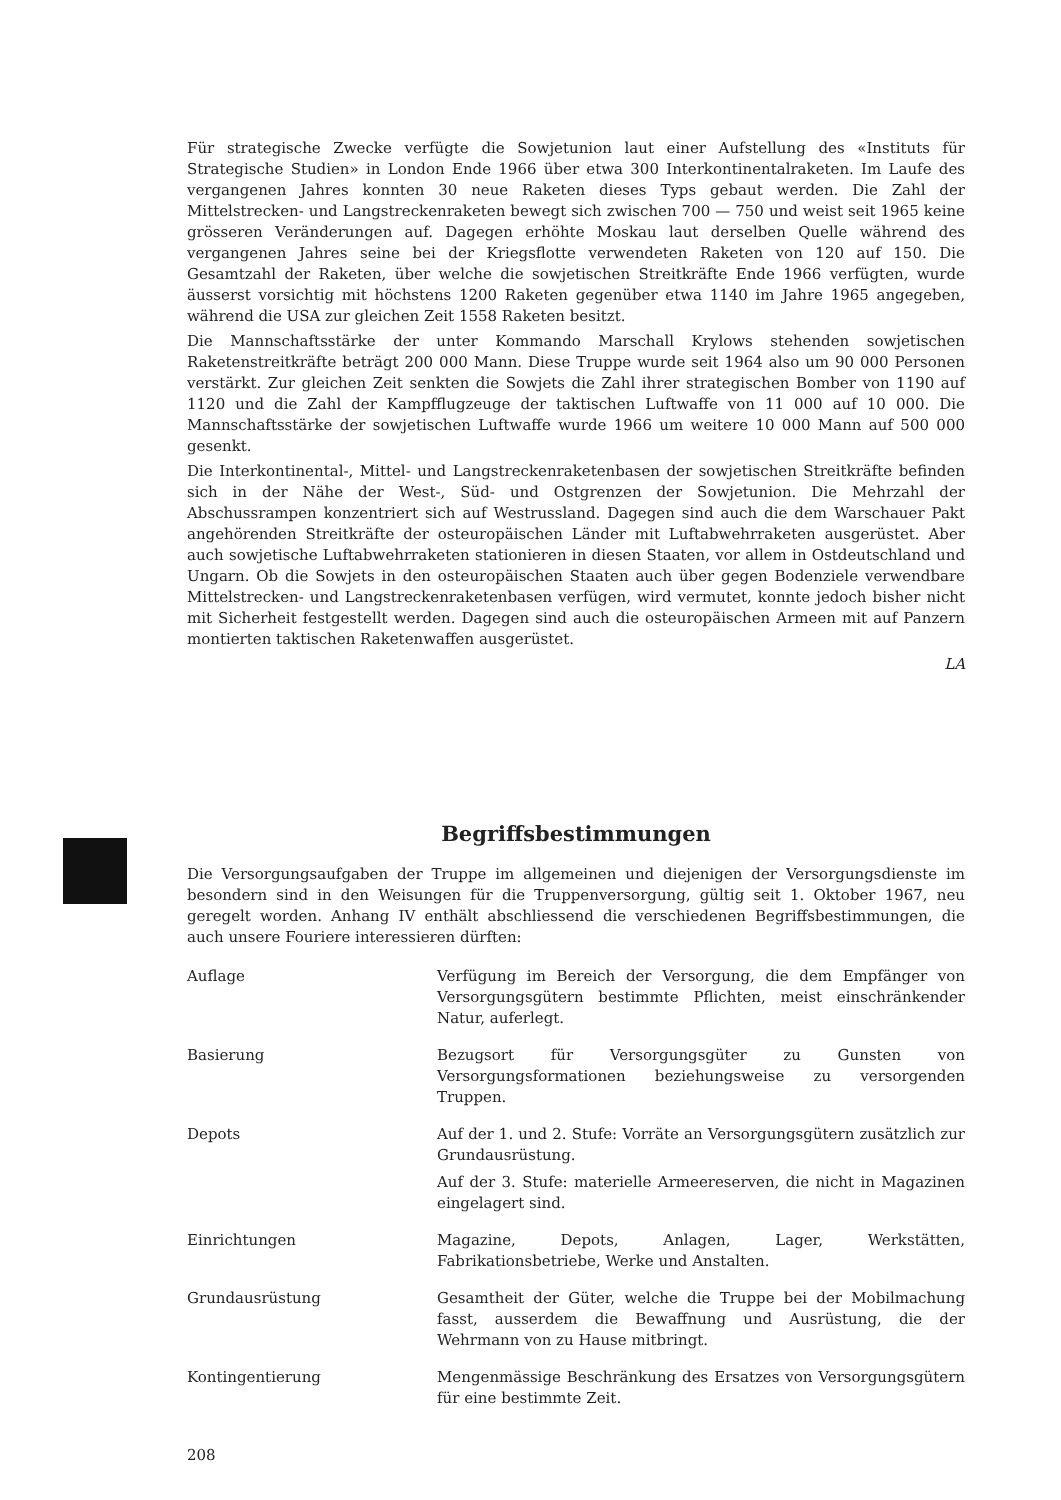Für strategische Zwecke verfügte die Sowjetunion laut einer Aufstellung des «Instituts für Strategische Studien» in London Ende 1966 über etwa 300 Interkontinentalraketen. Im Laufe des vergangenen Jahres konnten 30 neue Raketen dieses Typs gebaut werden. Die Zahl der Mittelstrecken- und Langstreckenraketen bewegt sich zwischen 700 — 750 und weist seit 1965 keine grösseren Veränderungen auf. Dagegen erhöhte Moskau laut derselben Quelle während des vergangenen Jahres seine bei der Kriegsflotte verwendeten Raketen von 120 auf 150. Die Gesamtzahl der Raketen, über welche die sowjetischen Streitkräfte Ende 1966 verfügten, wurde äusserst vorsichtig mit höchstens 1200 Raketen gegenüber etwa 1140 im Jahre 1965 angegeben, während die USA zur gleichen Zeit 1558 Raketen besitzt.
Die Mannschaftsstärke der unter Kommando Marschall Krylows stehenden sowjetischen Raketenstreitkräfte beträgt 200 000 Mann. Diese Truppe wurde seit 1964 also um 90 000 Personen verstärkt. Zur gleichen Zeit senkten die Sowjets die Zahl ihrer strategischen Bomber von 1190 auf 1120 und die Zahl der Kampfflugzeuge der taktischen Luftwaffe von 11 000 auf 10 000. Die Mannschaftsstärke der sowjetischen Luftwaffe wurde 1966 um weitere 10 000 Mann auf 500 000 gesenkt.
Die Interkontinental-, Mittel- und Langstreckenraketenbasen der sowjetischen Streitkräfte befinden sich in der Nähe der West-, Süd- und Ostgrenzen der Sowjetunion. Die Mehrzahl der Abschussrampen konzentriert sich auf Westrussland. Dagegen sind auch die dem Warschauer Pakt angehörenden Streitkräfte der osteuropäischen Länder mit Luftabwehrraketen ausgerüstet. Aber auch sowjetische Luftabwehrraketen stationieren in diesen Staaten, vor allem in Ostdeutschland und Ungarn. Ob die Sowjets in den osteuropäischen Staaten auch über gegen Bodenziele verwendbare Mittelstrecken- und Langstreckenraketenbasen verfügen, wird vermutet, konnte jedoch bisher nicht mit Sicherheit festgestellt werden. Dagegen sind auch die osteuropäischen Armeen mit auf Panzern montierten taktischen Raketenwaffen ausgerüstet.
LA
Begriffsbestimmungen
Die Versorgungsaufgaben der Truppe im allgemeinen und diejenigen der Versorgungsdienste im besondern sind in den Weisungen für die Truppenversorgung, gültig seit 1. Oktober 1967, neu geregelt worden. Anhang IV enthält abschliessend die verschiedenen Begriffsbestimmungen, die auch unsere Fouriere interessieren dürften:
Auflage Verfügung im Bereich der Versorgung, die dem Empfänger von Versorgungsgütern bestimmte Pflichten, meist einschränkender Natur, auferlegt.
Basierung Bezugsort für Versorgungsgüter zu Gunsten von Versorgungsformationen beziehungsweise zu versorgenden Truppen.
Depots Auf der 1. und 2. Stufe: Vorräte an Versorgungsgütern zusätzlich zur Grundausrüstung.
Auf der 3. Stufe: materielle Armeereserven, die nicht in Magazinen eingelagert sind.
Einrichtungen Magazine, Depots, Anlagen, Lager, Werkstätten, Fabrikationsbetriebe, Werke und Anstalten.
Grundausrüstung Gesamtheit der Güter, welche die Truppe bei der Mobilmachung fasst, ausserdem die Bewaffnung und Ausrüstung, die der Wehrmann von zu Hause mitbringt.
Kontingentierung Mengenmässige Beschränkung des Ersatzes von Versorgungsgütern für eine bestimmte Zeit.
208